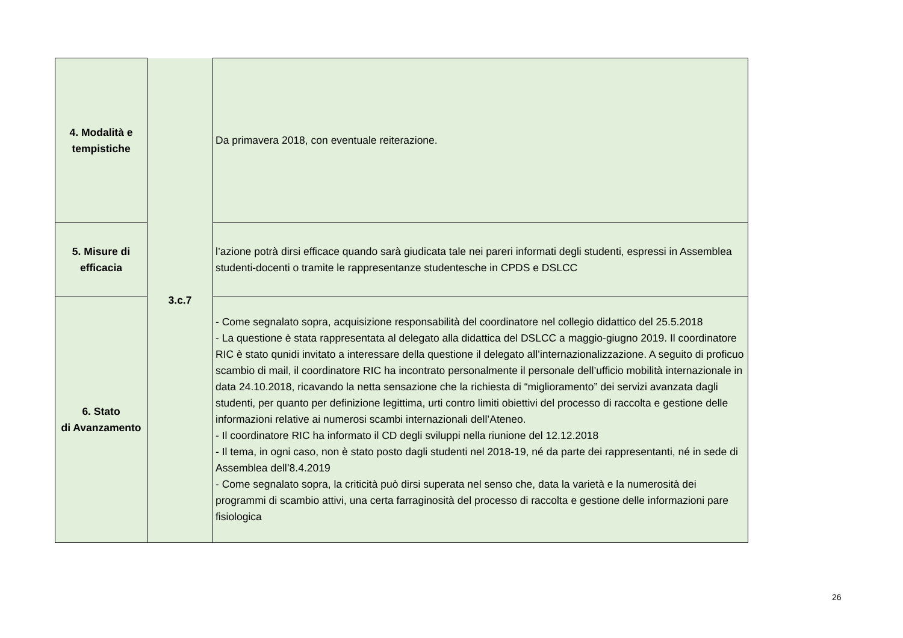| 4. Modalità e tempistiche | 3.c.7 | Da primavera 2018, con eventuale reiterazione. |
| 5. Misure di efficacia | | l’azione potrà dirsi efficace quando sarà giudicata tale nei pareri informati degli studenti, espressi in Assemblea studenti-docenti o tramite le rappresentanze studentesche in CPDS e DSLCC |
| 6. Stato di Avanzamento | | - Come segnalato sopra, acquisizione responsabilità del coordinatore nel collegio didattico del 25.5.2018 - La questione è stata rappresentata al delegato alla didattica del DSLCC a maggio-giugno 2019. Il coordinatore RIC è stato qunidi invitato a interessare della questione il delegato all’internazionalizzazione. A seguito di proficuo scambio di mail, il coordinatore RIC ha incontrato personalmente il personale dell’ufficio mobilità internazionale in data 24.10.2018, ricavando la netta sensazione che la richiesta di “miglioramento” dei servizi avanzata dagli studenti, per quanto per definizione legittima, urti contro limiti obiettivi del processo di raccolta e gestione delle informazioni relative ai numerosi scambi internazionali dell’Ateneo. - Il coordinatore RIC ha informato il CD degli sviluppi nella riunione del 12.12.2018 - Il tema, in ogni caso, non è stato posto dagli studenti nel 2018-19, né da parte dei rappresentanti, né in sede di Assemblea dell’8.4.2019 - Come segnalato sopra, la criticità può dirsi superata nel senso che, data la varietà e la numerosità dei programmi di scambio attivi, una certa farraginosità del processo di raccolta e gestione delle informazioni pare fisiologica |
26